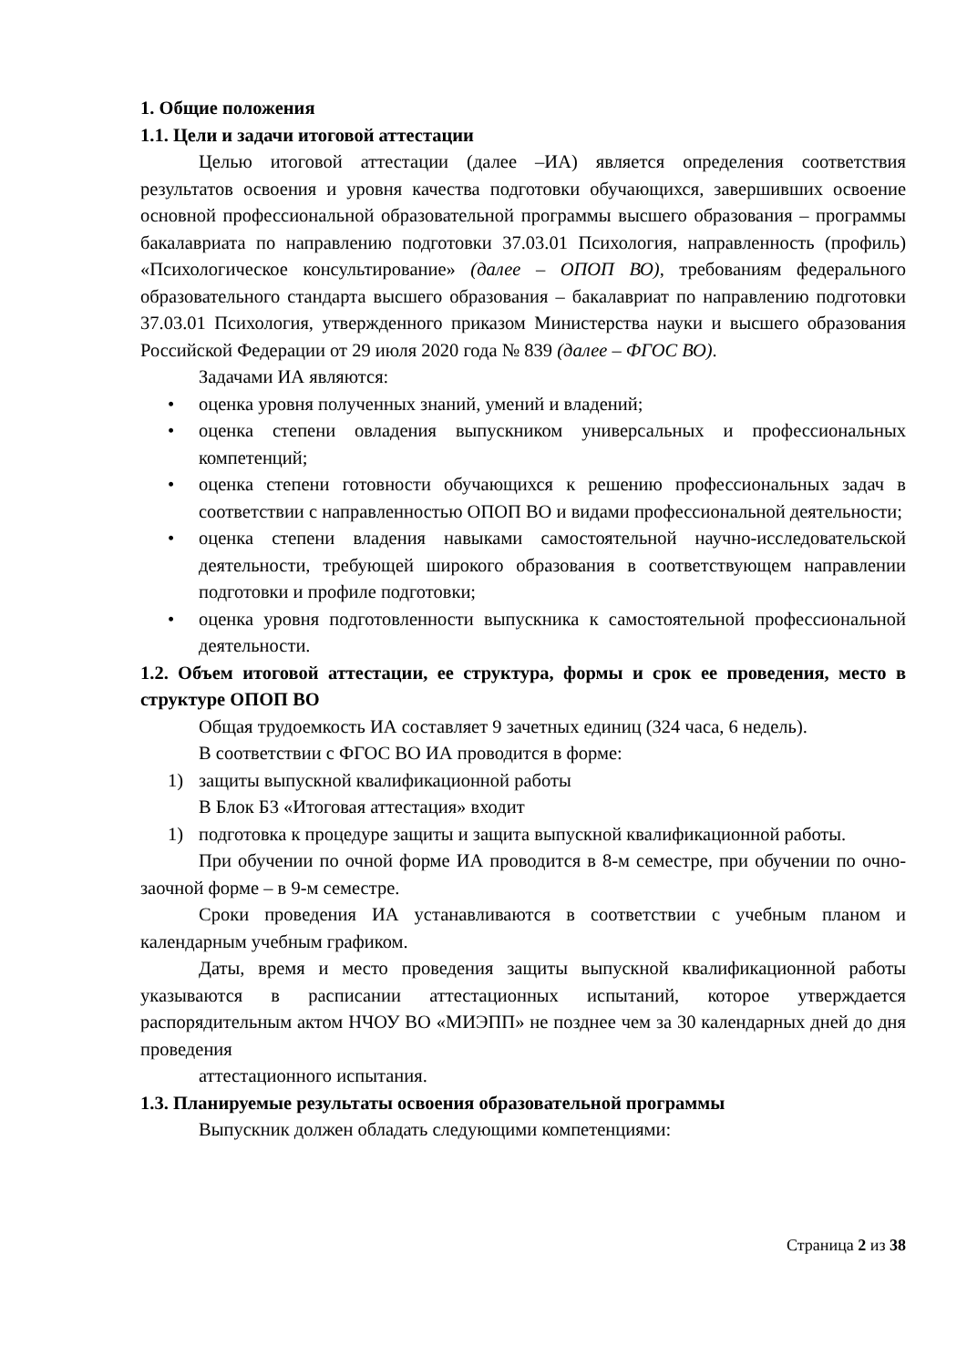1. Общие положения
1.1. Цели и задачи итоговой аттестации
Целью итоговой аттестации (далее –ИА) является определения соответствия результатов освоения и уровня качества подготовки обучающихся, завершивших освоение основной профессиональной образовательной программы высшего образования – программы бакалавриата по направлению подготовки 37.03.01 Психология, направленность (профиль) «Психологическое консультирование» (далее – ОПОП ВО), требованиям федерального образовательного стандарта высшего образования – бакалавриат по направлению подготовки 37.03.01 Психология, утвержденного приказом Министерства науки и высшего образования Российской Федерации от 29 июля 2020 года № 839 (далее – ФГОС ВО).
Задачами ИА являются:
• оценка уровня полученных знаний, умений и владений;
• оценка степени овладения выпускником универсальных и профессиональных компетенций;
• оценка степени готовности обучающихся к решению профессиональных задач в соответствии с направленностью ОПОП ВО и видами профессиональной деятельности;
• оценка степени владения навыками самостоятельной научно-исследовательской деятельности, требующей широкого образования в соответствующем направлении подготовки и профиле подготовки;
• оценка уровня подготовленности выпускника к самостоятельной профессиональной деятельности.
1.2. Объем итоговой аттестации, ее структура, формы и срок ее проведения, место в структуре ОПОП ВО
Общая трудоемкость ИА составляет 9 зачетных единиц (324 часа, 6 недель).
В соответствии с ФГОС ВО ИА проводится в форме:
1) защиты выпускной квалификационной работы
В Блок Б3 «Итоговая аттестация» входит
1) подготовка к процедуре защиты и защита выпускной квалификационной работы.
При обучении по очной форме ИА проводится в 8-м семестре, при обучении по очно-заочной форме – в 9-м семестре.
Сроки проведения ИА устанавливаются в соответствии с учебным планом и календарным учебным графиком.
Даты, время и место проведения защиты выпускной квалификационной работы указываются в расписании аттестационных испытаний, которое утверждается распорядительным актом НЧОУ ВО «МИЭПП» не позднее чем за 30 календарных дней до дня проведения
аттестационного испытания.
1.3. Планируемые результаты освоения образовательной программы
Выпускник должен обладать следующими компетенциями:
Страница 2 из 38